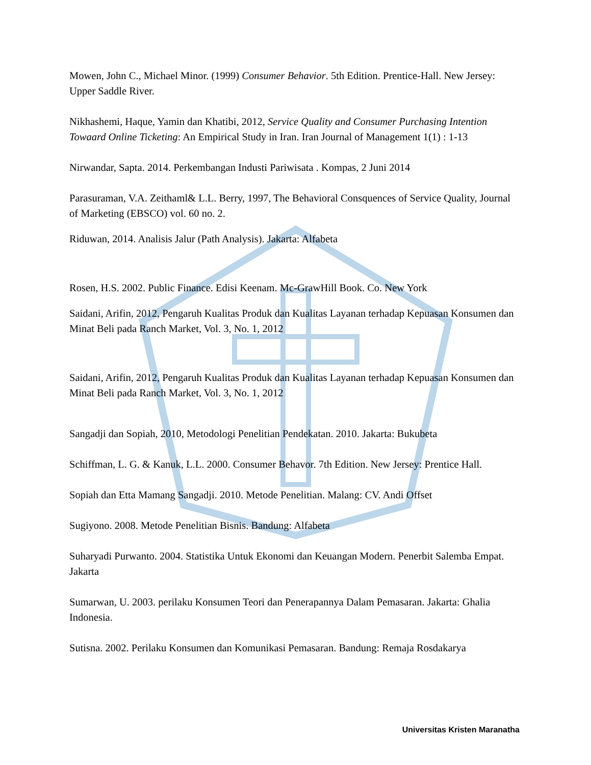Mowen, John C., Michael Minor. (1999) Consumer Behavior. 5th Edition. Prentice-Hall. New Jersey: Upper Saddle River.
Nikhashemi, Haque, Yamin dan Khatibi, 2012, Service Quality and Consumer Purchasing Intention Towaard Online Ticketing: An Empirical Study in Iran. Iran Journal of Management 1(1) : 1-13
Nirwandar, Sapta. 2014. Perkembangan Industi Pariwisata . Kompas, 2 Juni 2014
Parasuraman, V.A. Zeithaml& L.L. Berry, 1997, The Behavioral Consquences of Service Quality, Journal of Marketing (EBSCO) vol. 60 no. 2.
Riduwan, 2014. Analisis Jalur (Path Analysis). Jakarta: Alfabeta
Rosen, H.S. 2002. Public Finance. Edisi Keenam. Mc-GrawHill Book. Co. New York
Saidani, Arifin, 2012, Pengaruh Kualitas Produk dan Kualitas Layanan terhadap Kepuasan Konsumen dan Minat Beli pada Ranch Market, Vol. 3, No. 1, 2012
Saidani, Arifin, 2012, Pengaruh Kualitas Produk dan Kualitas Layanan terhadap Kepuasan Konsumen dan Minat Beli pada Ranch Market, Vol. 3, No. 1, 2012
Sangadji dan Sopiah, 2010, Metodologi Penelitian Pendekatan. 2010. Jakarta: Bukubeta
Schiffman, L. G. & Kanuk, L.L. 2000. Consumer Behavor. 7th Edition. New Jersey: Prentice Hall.
Sopiah dan Etta Mamang Sangadji. 2010. Metode Penelitian. Malang: CV. Andi Offset
Sugiyono. 2008. Metode Penelitian Bisnis. Bandung: Alfabeta
Suharyadi Purwanto. 2004. Statistika Untuk Ekonomi dan Keuangan Modern. Penerbit Salemba Empat. Jakarta
Sumarwan, U. 2003. perilaku Konsumen Teori dan Penerapannya Dalam Pemasaran. Jakarta: Ghalia Indonesia.
Sutisna. 2002. Perilaku Konsumen dan Komunikasi Pemasaran. Bandung: Remaja Rosdakarya
Universitas Kristen Maranatha